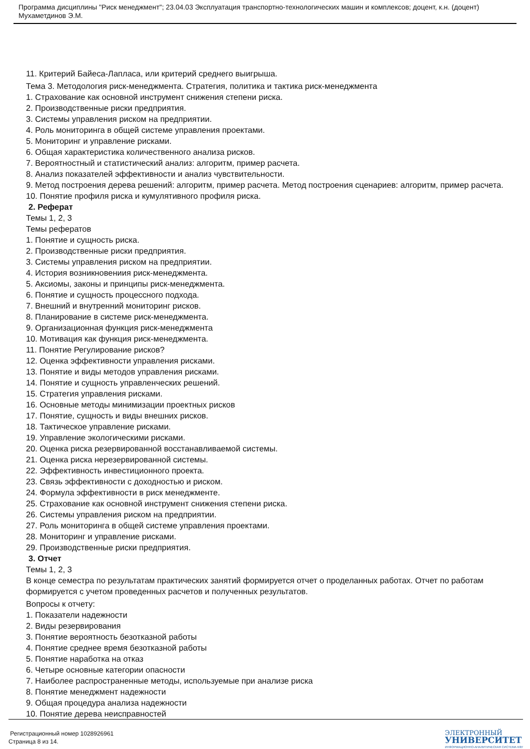Программа дисциплины "Риск менеджмент"; 23.04.03 Эксплуатация транспортно-технологических машин и комплексов; доцент, к.н. (доцент) Мухаметдинов Э.М.
11. Критерий Байеса-Лапласа, или критерий среднего выигрыша.
Тема 3. Методология риск-менеджмента. Стратегия, политика и тактика риск-менеджмента
1. Страхование как основной инструмент снижения степени риска.
2. Производственные риски предприятия.
3. Системы управления риском на предприятии.
4. Роль мониторинга в общей системе управления проектами.
5. Мониторинг и управление рисками.
6. Общая характеристика количественного анализа рисков.
7. Вероятностный и статистический анализ: алгоритм, пример расчета.
8. Анализ показателей эффективности и анализ чувствительности.
9. Метод построения дерева решений: алгоритм, пример расчета. Метод построения сценариев: алгоритм, пример расчета.
10. Понятие профиля риска и кумулятивного профиля риска.
2. Реферат
Темы 1, 2, 3
Темы рефератов
1. Понятие и сущность риска.
2. Производственные риски предприятия.
3. Системы управления риском на предприятии.
4. История возникновениия риск-менеджмента.
5. Аксиомы, законы и принципы риск-менеджмента.
6. Понятие и сущность процессного подхода.
7. Внешний и внутренний мониторинг рисков.
8. Планирование в системе риск-менеджмента.
9. Организационная функция риск-менеджмента
10. Мотивация как функция риск-менеджмента.
11. Понятие Регулирование рисков?
12. Оценка эффективности управления рисками.
13. Понятие и виды методов управления рисками.
14. Понятие и сущность управленческих решений.
15. Стратегия управления рисками.
16. Основные методы минимизации проектных рисков
17. Понятие, сущность и виды внешних рисков.
18. Тактическое управление рисками.
19. Управление экологическими рисками.
20. Оценка риска резервированной восстанавливаемой системы.
21. Оценка риска нерезервированной системы.
22. Эффективность инвестиционного проекта.
23. Связь эффективности с доходностью и риском.
24. Формула эффективности в риск менеджменте.
25. Страхование как основной инструмент снижения степени риска.
26. Системы управления риском на предприятии.
27. Роль мониторинга в общей системе управления проектами.
28. Мониторинг и управление рисками.
29. Производственные риски предприятия.
3. Отчет
Темы 1, 2, 3
В конце семестра по результатам практических занятий формируется отчет о проделанных работах. Отчет по работам формируется с учетом проведенных расчетов и полученных результатов.
Вопросы к отчету:
1. Показатели надежности
2. Виды резервирования
3. Понятие вероятность безотказной работы
4. Понятие среднее время безотказной работы
5. Понятие наработка на отказ
6. Четыре основные категории опасности
7. Наиболее распространенные методы, используемые при анализе риска
8. Понятие менеджмент надежности
9. Общая процедура анализа надежности
10. Понятие дерева неисправностей
Регистрационный номер 1028926961
Страница 8 из 14.
ЭЛЕКТРОННЫЙ
УНИВЕРСИТЕТ
ИНФОРМАЦИОННО-АНАЛИТИЧЕСКАЯ СИСТЕМА КФУ